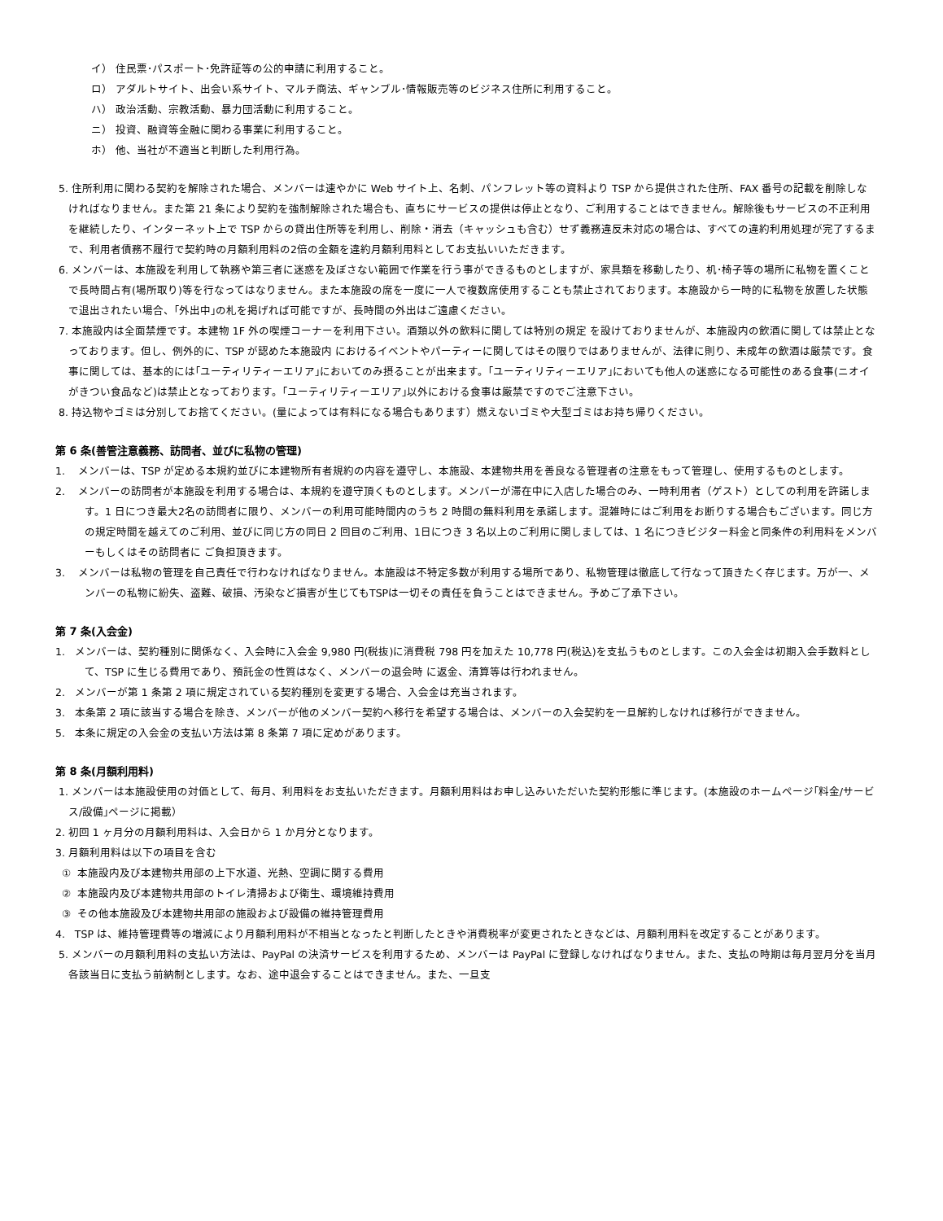イ） 住民票･パスポート･免許証等の公的申請に利用すること。
ロ） アダルトサイト、出会い系サイト、マルチ商法、ギャンブル･情報販売等のビジネス住所に利用すること。
ハ） 政治活動、宗教活動、暴力団活動に利用すること。
ニ） 投資、融資等金融に関わる事業に利用すること。
ホ） 他、当社が不適当と判断した利用行為。
5. 住所利用に関わる契約を解除された場合、メンバーは速やかに Web サイト上、名刺、パンフレット等の資料より TSP から提供された住所、FAX 番号の記載を削除しなければなりません。また第 21 条により契約を強制解除された場合も、直ちにサービスの提供は停止となり、ご利用することはできません。解除後もサービスの不正利用を継続したり、インターネット上で TSP からの貸出住所等を利用し、削除・消去（キャッシュも含む）せず義務違反未対応の場合は、すべての違約利用処理が完了するまで、利用者債務不履行で契約時の月額利用料の2倍の金額を違約月額利用料としてお支払いいただきます。
6. メンバーは、本施設を利用して執務や第三者に迷惑を及ぼさない範囲で作業を行う事ができるものとしますが、家具類を移動したり、机･椅子等の場所に私物を置くことで長時間占有(場所取り)等を行なってはなりません。また本施設の席を一度に一人で複数席使用することも禁止されております。本施設から一時的に私物を放置した状態で退出されたい場合、｢外出中｣の札を掲げれば可能ですが、長時間の外出はご遠慮ください。
7. 本施設内は全面禁煙です。本建物 1F 外の喫煙コーナーを利用下さい。酒類以外の飲料に関しては特別の規定 を設けておりませんが、本施設内の飲酒に関しては禁止となっております。但し、例外的に、TSP が認めた本施設内 におけるイベントやパーティーに関してはその限りではありませんが、法律に則り、未成年の飲酒は厳禁です。食事に関しては、基本的には｢ユーティリティーエリア｣においてのみ摂ることが出来ます。｢ユーティリティーエリア｣においても他人の迷惑になる可能性のある食事(ニオイがきつい食品など)は禁止となっております。｢ユーティリティーエリア｣以外における食事は厳禁ですのでご注意下さい。
8. 持込物やゴミは分別してお捨てください。(量によっては有料になる場合もあります）燃えないゴミや大型ゴミはお持ち帰りください。
第 6 条(善管注意義務、訪問者、並びに私物の管理)
1. メンバーは、TSP が定める本規約並びに本建物所有者規約の内容を遵守し、本施設、本建物共用を善良なる管理者の注意をもって管理し、使用するものとします。
2. メンバーの訪問者が本施設を利用する場合は、本規約を遵守頂くものとします。メンバーが滞在中に入店した場合のみ、一時利用者（ゲスト）としての利用を許諾します。1 日につき最大2名の訪問者に限り、メンバーの利用可能時間内のうち 2 時間の無料利用を承諾します。混雑時にはご利用をお断りする場合もございます。同じ方の規定時間を越えてのご利用、並びに同じ方の同日 2 回目のご利用、1日につき 3 名以上のご利用に関しましては、1 名につきビジター料金と同条件の利用料をメンバーもしくはその訪問者に ご負担頂きます。
3. メンバーは私物の管理を自己責任で行わなければなりません。本施設は不特定多数が利用する場所であり、私物管理は徹底して行なって頂きたく存じます。万が一、メンバーの私物に紛失、盗難、破損、汚染など損害が生じてもTSPは一切その責任を負うことはできません。予めご了承下さい。
第 7 条(入会金)
1. メンバーは、契約種別に関係なく、入会時に入会金 9,980 円(税抜)に消費税 798 円を加えた 10,778 円(税込)を支払うものとします。この入会金は初期入会手数料として、TSP に生じる費用であり、預託金の性質はなく、メンバーの退会時 に返金、清算等は行われません。
2. メンバーが第 1 条第 2 項に規定されている契約種別を変更する場合、入会金は充当されます。
3. 本条第 2 項に該当する場合を除き、メンバーが他のメンバー契約へ移行を希望する場合は、メンバーの入会契約を一旦解約しなければ移行ができません。
5. 本条に規定の入会金の支払い方法は第 8 条第 7 項に定めがあります。
第 8 条(月額利用料)
1. メンバーは本施設使用の対価として、毎月、利用料をお支払いただきます。月額利用料はお申し込みいただいた契約形態に準じます。(本施設のホームページ｢料金/サービス/設備｣ページに掲載）
2. 初回 1 ヶ月分の月額利用料は、入会日から 1 か月分となります。
3. 月額利用料は以下の項目を含む
① 本施設内及び本建物共用部の上下水道、光熱、空調に関する費用
② 本施設内及び本建物共用部のトイレ清掃および衛生、環境維持費用
③ その他本施設及び本建物共用部の施設および設備の維持管理費用
4. TSP は、維持管理費等の増減により月額利用料が不相当となったと判断したときや消費税率が変更されたときなどは、月額利用料を改定することがあります。
5. メンバーの月額利用料の支払い方法は、PayPal の決済サービスを利用するため、メンバーは PayPal に登録しなければなりません。また、支払の時期は毎月翌月分を当月各該当日に支払う前納制とします。なお、途中退会することはできません。また、一旦支